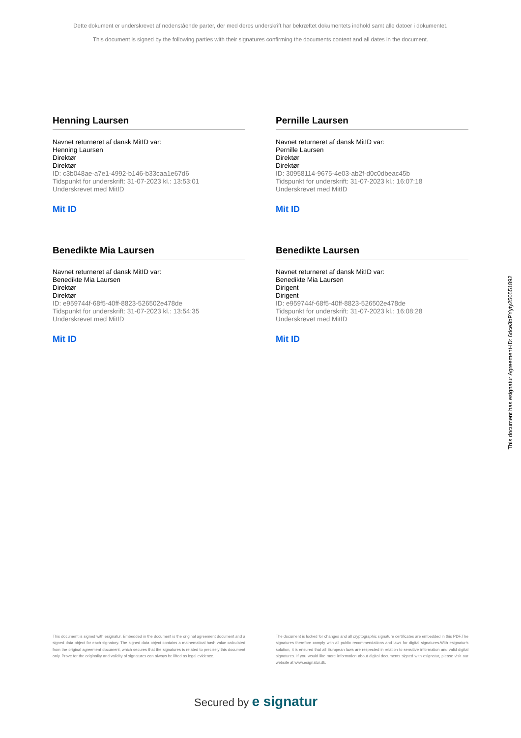Dette dokument er underskrevet af nedenstående parter, der med deres underskrift har bekræftet dokumentets indhold samt alle datoer i dokumentet.
This document is signed by the following parties with their signatures confirming the documents content and all dates in the document.
Henning Laursen
Navnet returneret af dansk MitID var:
Henning Laursen
Direktør
Direktør
ID: c3b048ae-a7e1-4992-b146-b33caa1e67d6
Tidspunkt for underskrift: 31-07-2023 kl.: 13:53:01
Underskrevet med MitID
Mit ID
Pernille Laursen
Navnet returneret af dansk MitID var:
Pernille Laursen
Direktør
Direktør
ID: 30958114-9675-4e03-ab2f-d0c0dbeac45b
Tidspunkt for underskrift: 31-07-2023 kl.: 16:07:18
Underskrevet med MitID
Mit ID
Benedikte Mia Laursen
Navnet returneret af dansk MitID var:
Benedikte Mia Laursen
Direktør
Direktør
ID: e959744f-68f5-40ff-8823-526502e478de
Tidspunkt for underskrift: 31-07-2023 kl.: 13:54:35
Underskrevet med MitID
Mit ID
Benedikte Laursen
Navnet returneret af dansk MitID var:
Benedikte Mia Laursen
Dirigent
Dirigent
ID: e959744f-68f5-40ff-8823-526502e478de
Tidspunkt for underskrift: 31-07-2023 kl.: 16:08:28
Underskrevet med MitID
Mit ID
This document is signed with esignatur. Embedded in the document is the original agreement document and a signed data object for each signatory. The signed data object contains a mathematical hash value calculated from the original agreement document, which secures that the signatures is related to precisely this document only. Prove for the originality and validity of signatures can always be lifted as legal evidence.
The document is locked for changes and all cryptographic signature certificates are embedded in this PDF.The signatures therefore comply with all public recommendations and laws for digital signatures.With esignatur's solution, it is ensured that all European laws are respected in relation to sensitive information and valid digital signatures. If you would like more information about digital documents signed with esignatur, please visit our website at www.esignatur.dk.
Secured by e signatur
This document has esignatur Agreement-ID: 6dce3bPYyty250551892